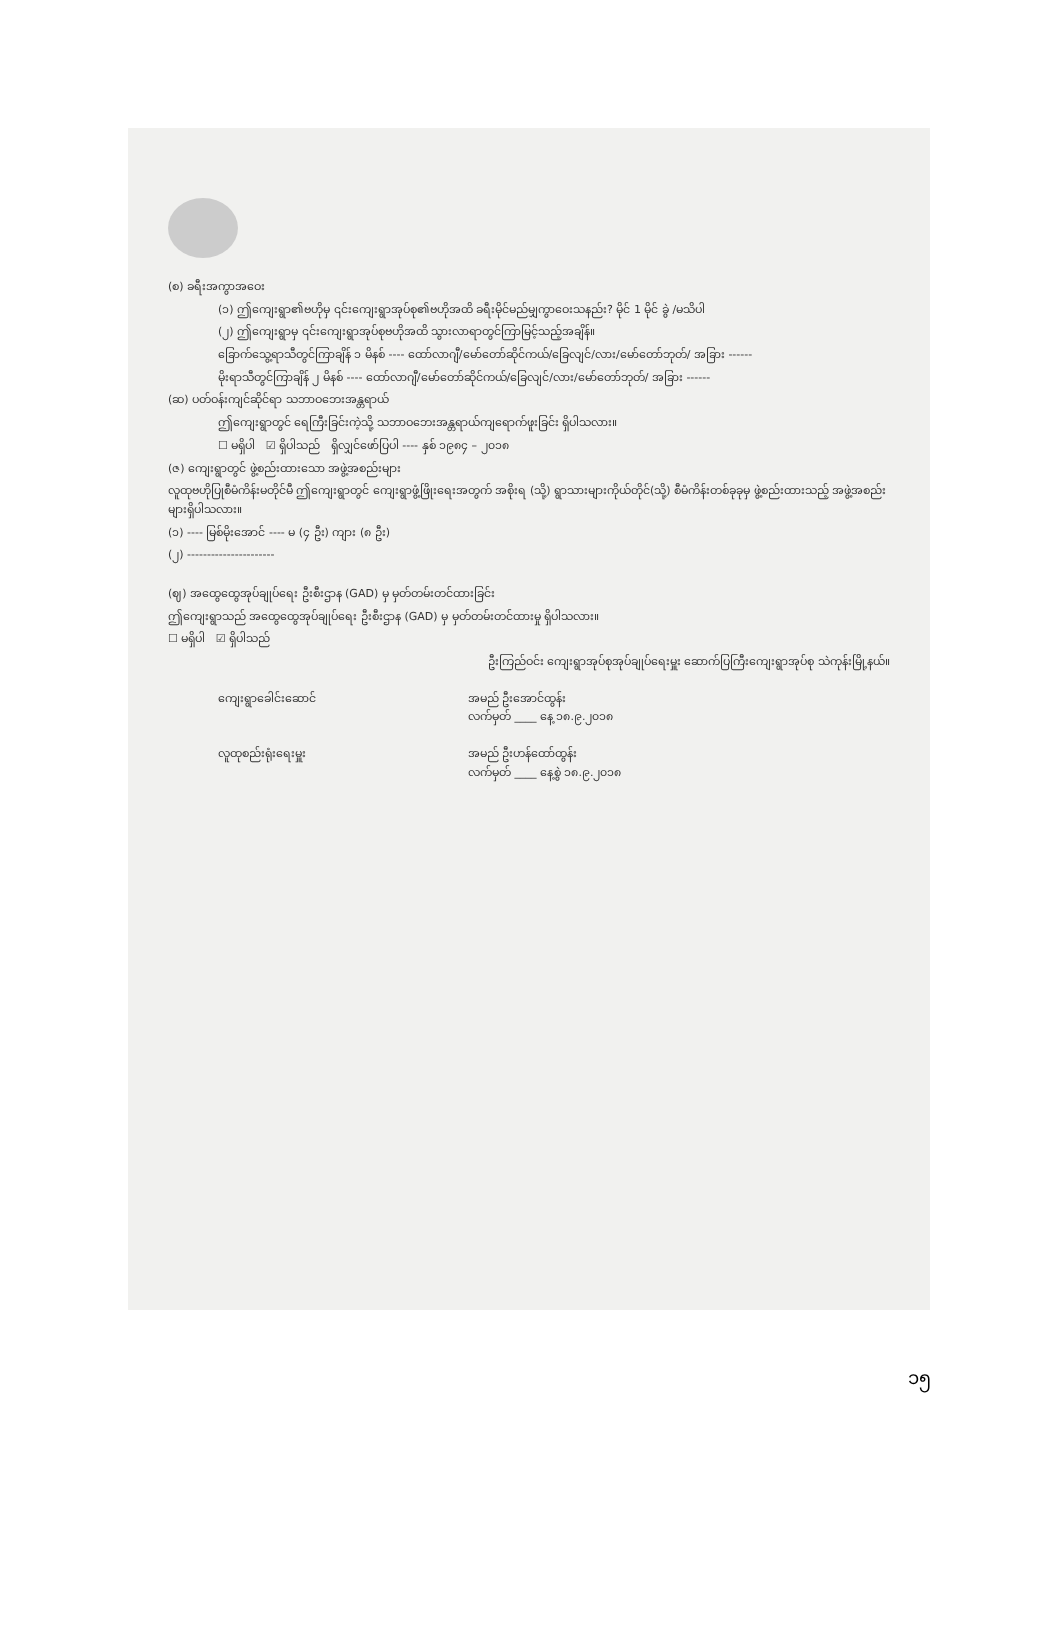(စ) ခရီးအကွာအဝေး
(၁) ဤကျေးရွာ၏ဗဟိုမှ ၎င်းကျေးရွာအုပ်စု၏ဗဟိုအထိ ခရီးမိုင်မည်မျှကွာဝေးသနည်း? မိုင် 1 မိုင် ခွဲ /မသိပါ
(၂) ဤကျေးရွာမှ ၎င်းကျေးရွာအုပ်စုဗဟိုအထိ သွားလာရာတွင်ကြာမြင့်သည့်အချိန်။
ခြောက်သွေ့ရာသီတွင်ကြာချိန် ၁ မိနစ် ---- ထော်လာဂျီ/မော်တော်ဆိုင်ကယ်/ခြေလျင်/လား/မော်တော်ဘုတ်/ အခြား ------
မိုးရာသီတွင်ကြာချိန် ၂ မိနစ် ---- ထော်လာဂျီ/မော်တော်ဆိုင်ကယ်/ခြေလျင်/လား/မော်တော်ဘုတ်/ အခြား ------
(ဆ) ပတ်ဝန်းကျင်ဆိုင်ရာ သဘာဝဘေးအန္တရာယ်
ဤကျေးရွာတွင် ရေကြီးခြင်းကဲ့သို့ သဘာဝဘေးအန္တရာယ်ကျရောက်ဖူးခြင်း ရှိပါသလား။
☐ မရှိပါ ☑ ရှိပါသည် ရှိလျှင်ဖော်ပြပါ ---- နှစ် ၁၉၈၄ – ၂၀၁၈
(ဇ) ကျေးရွာတွင် ဖွဲ့စည်းထားသော အဖွဲ့အစည်းများ
လူထုဗဟိုပြုစီမံကိန်းမတိုင်မီ ဤကျေးရွာတွင် ကျေးရွာဖွံ့ဖြိုးရေးအတွက် အစိုးရ (သို့) ရွာသားများကိုယ်တိုင်(သို့) စီမံကိန်းတစ်ခုခုမှ ဖွဲ့စည်းထားသည့် အဖွဲ့အစည်းများရှိပါသလား။
(၁) ---- မြစ်မိုးအောင် ---- မ (၄ ဦး) ကျား (၈ ဦး)
(၂) ----------------------
(ဈ) အထွေထွေအုပ်ချုပ်ရေး ဦးစီးဌာန (GAD) မှ မှတ်တမ်းတင်ထားခြင်း
ဤကျေးရွာသည် အထွေထွေအုပ်ချုပ်ရေး ဦးစီးဌာန (GAD) မှ မှတ်တမ်းတင်ထားမှု ရှိပါသလား။
☐ မရှိပါ ☑ ရှိပါသည်
ဦးကြည်ဝင်း ကျေးရွာအုပ်စုအုပ်ချုပ်ရေးမှူး ဆောက်ပြကြီးကျေးရွာအုပ်စု သဲကုန်းမြို့နယ်။
ကျေးရွာခေါင်းဆောင် အမည် ဦးအောင်ထွန်း
လက်မှတ် ____ နေ့ ၁၈.၉.၂၀၁၈
လူထုစည်းရုံးရေးမှူး အမည် ဦးဟန်ထော်ထွန်း
လက်မှတ် ____ နေ့စွဲ ၁၈.၉.၂၀၁၈
၁၅